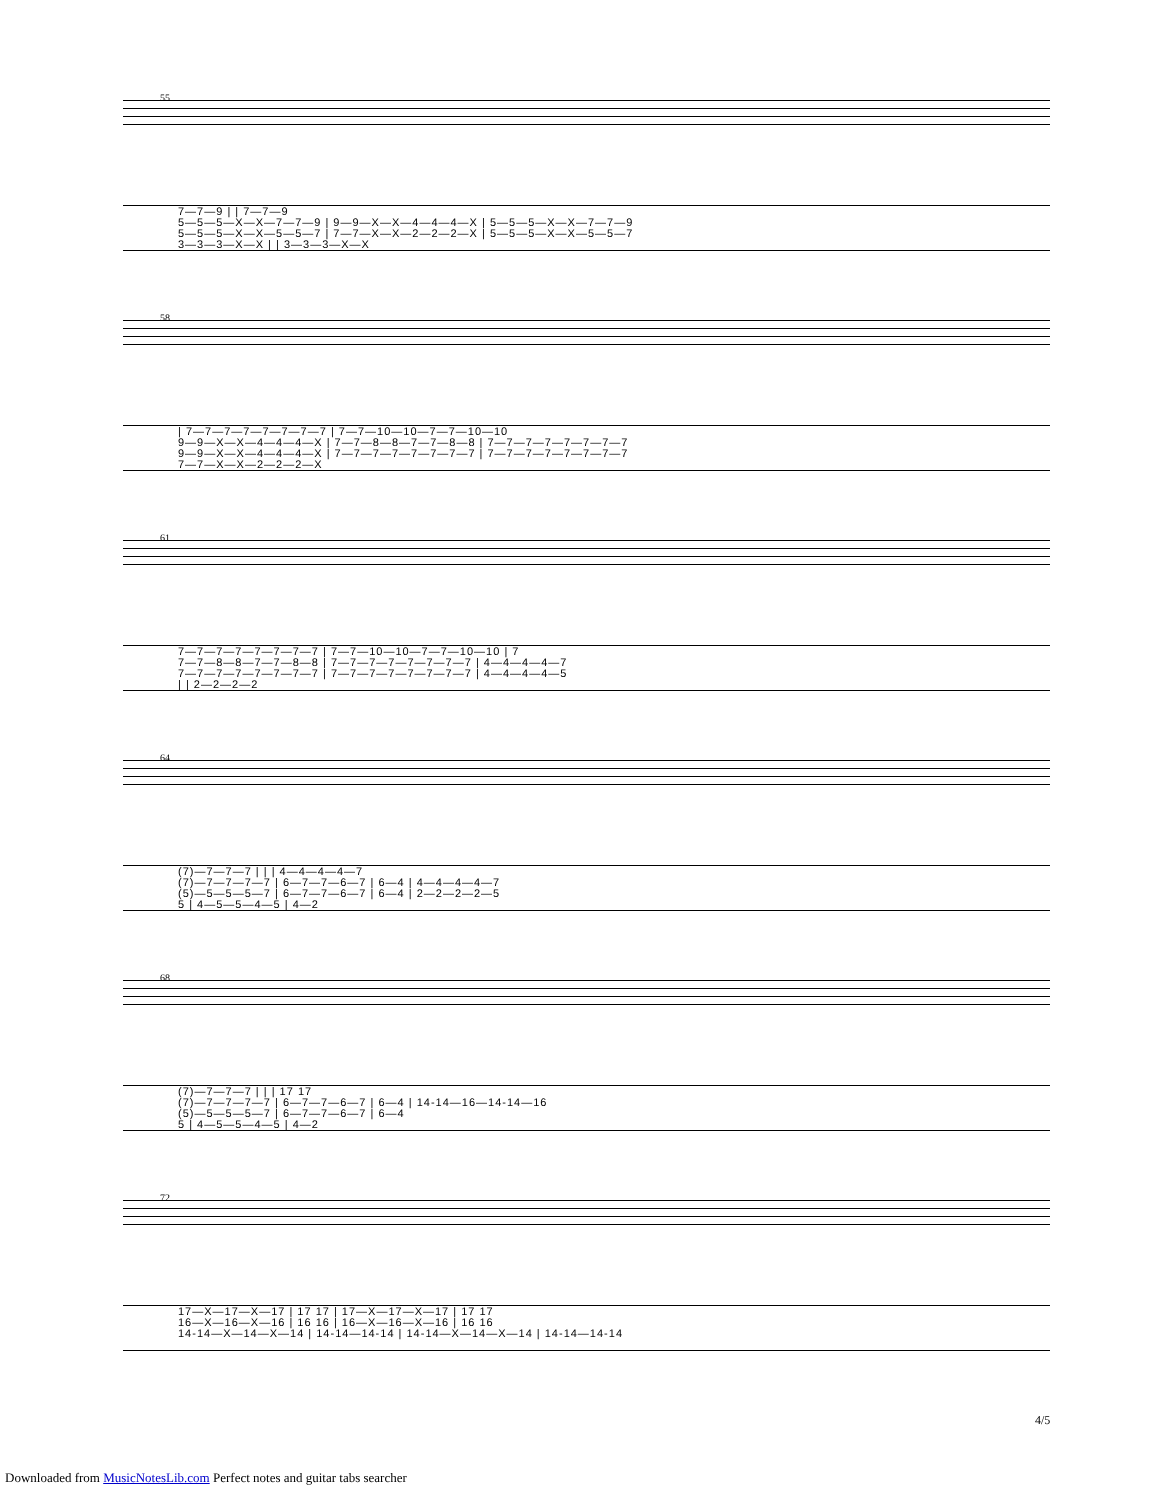55
7—7—9 | | 7—7—9
5—5—5—X—X—7—7—9 | 9—9—X—X—4—4—4—X | 5—5—5—X—X—7—7—9
5—5—5—X—X—5—5—7 | 7—7—X—X—2—2—2—X | 5—5—5—X—X—5—5—7
3—3—3—X—X | | 3—3—3—X—X
58
| 7—7—7—7—7—7—7—7 | 7—7—10—10—7—7—10—10
9—9—X—X—4—4—4—X | 7—7—8—8—7—7—8—8 | 7—7—7—7—7—7—7—7
9—9—X—X—4—4—4—X | 7—7—7—7—7—7—7—7 | 7—7—7—7—7—7—7—7
7—7—X—X—2—2—2—X
61
7—7—7—7—7—7—7—7 | 7—7—10—10—7—7—10—10 | 7
7—7—8—8—7—7—8—8 | 7—7—7—7—7—7—7—7 | 4—4—4—4—7
7—7—7—7—7—7—7—7 | 7—7—7—7—7—7—7—7 | 4—4—4—4—5
| | 2—2—2—2
64
(7)—7—7—7 | | | 4—4—4—4—7
(7)—7—7—7—7 | 6—7—7—6—7 | 6—4 | 4—4—4—4—7
(5)—5—5—5—7 | 6—7—7—6—7 | 6—4 | 2—2—2—2—5
5 | 4—5—5—4—5 | 4—2
68
(7)—7—7—7 | | | 17 17
(7)—7—7—7—7 | 6—7—7—6—7 | 6—4 | 14-14—16—14-14—16
(5)—5—5—5—7 | 6—7—7—6—7 | 6—4
5 | 4—5—5—4—5 | 4—2
72
17—X—17—X—17 | 17 17 | 17—X—17—X—17 | 17 17
16—X—16—X—16 | 16 16 | 16—X—16—X—16 | 16 16
14-14—X—14—X—14 | 14-14—14-14 | 14-14—X—14—X—14 | 14-14—14-14
4/5
Downloaded from MusicNotesLib.com Perfect notes and guitar tabs searcher